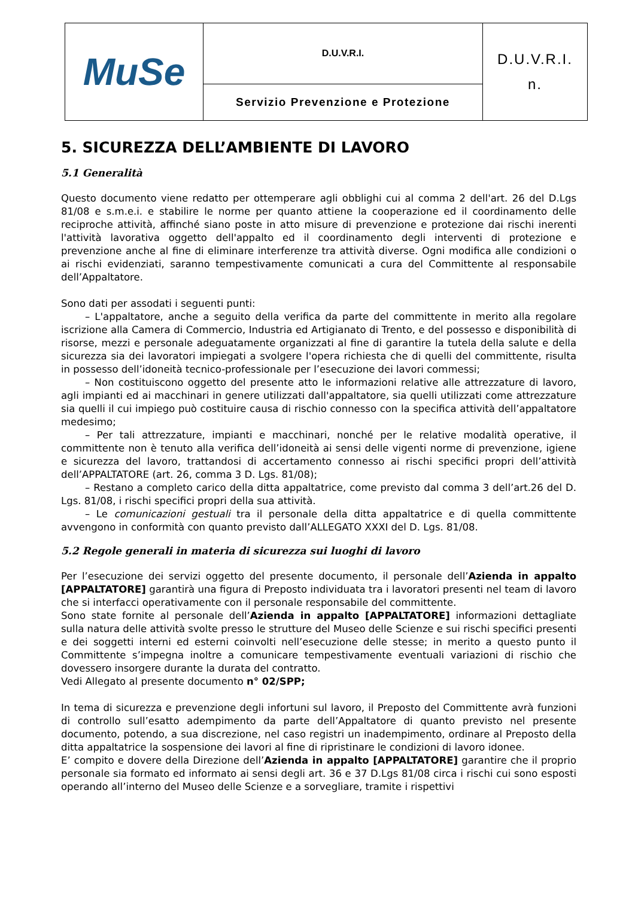| MuSe | D.U.V.R.I. | D.U.V.R.I. n. |
| | Servizio Prevenzione e Protezione | |
5. SICUREZZA DELL’AMBIENTE DI LAVORO
5.1 Generalità
Questo documento viene redatto per ottemperare agli obblighi cui al comma 2 dell'art. 26 del D.Lgs 81/08 e s.m.e.i. e stabilire le norme per quanto attiene la cooperazione ed il coordinamento delle reciproche attività, affinché siano poste in atto misure di prevenzione e protezione dai rischi inerenti l'attività lavorativa oggetto dell'appalto ed il coordinamento degli interventi di protezione e prevenzione anche al fine di eliminare interferenze tra attività diverse. Ogni modifica alle condizioni o ai rischi evidenziati, saranno tempestivamente comunicati a cura del Committente al responsabile dell’Appaltatore.
Sono dati per assodati i seguenti punti:
– L'appaltatore, anche a seguito della verifica da parte del committente in merito alla regolare iscrizione alla Camera di Commercio, Industria ed Artigianato di Trento, e del possesso e disponibilità di risorse, mezzi e personale adeguatamente organizzati al fine di garantire la tutela della salute e della sicurezza sia dei lavoratori impiegati a svolgere l'opera richiesta che di quelli del committente, risulta in possesso dell’idoneità tecnico-professionale per l’esecuzione dei lavori commessi;
– Non costituiscono oggetto del presente atto le informazioni relative alle attrezzature di lavoro, agli impianti ed ai macchinari in genere utilizzati dall'appaltatore, sia quelli utilizzati come attrezzature sia quelli il cui impiego può costituire causa di rischio connesso con la specifica attività dell’appaltatore medesimo;
– Per tali attrezzature, impianti e macchinari, nonché per le relative modalità operative, il committente non è tenuto alla verifica dell’idoneità ai sensi delle vigenti norme di prevenzione, igiene e sicurezza del lavoro, trattandosi di accertamento connesso ai rischi specifici propri dell’attività dell’APPALTATORE (art. 26, comma 3 D. Lgs. 81/08);
– Restano a completo carico della ditta appaltatrice, come previsto dal comma 3 dell’art.26 del D. Lgs. 81/08, i rischi specifici propri della sua attività.
– Le comunicazioni gestuali tra il personale della ditta appaltatrice e di quella committente avvengono in conformità con quanto previsto dall’ALLEGATO XXXI del D. Lgs. 81/08.
5.2 Regole generali in materia di sicurezza sui luoghi di lavoro
Per l’esecuzione dei servizi oggetto del presente documento, il personale dell’Azienda in appalto [APPALTATORE] garantirà una figura di Preposto individuata tra i lavoratori presenti nel team di lavoro che si interfacci operativamente con il personale responsabile del committente.
Sono state fornite al personale dell’Azienda in appalto [APPALTATORE] informazioni dettagliate sulla natura delle attività svolte presso le strutture del Museo delle Scienze e sui rischi specifici presenti e dei soggetti interni ed esterni coinvolti nell’esecuzione delle stesse; in merito a questo punto il Committente s’impegna inoltre a comunicare tempestivamente eventuali variazioni di rischio che dovessero insorgere durante la durata del contratto.
Vedi Allegato al presente documento n° 02/SPP;
In tema di sicurezza e prevenzione degli infortuni sul lavoro, il Preposto del Committente avrà funzioni di controllo sull’esatto adempimento da parte dell’Appaltatore di quanto previsto nel presente documento, potendo, a sua discrezione, nel caso registri un inadempimento, ordinare al Preposto della ditta appaltatrice la sospensione dei lavori al fine di ripristinare le condizioni di lavoro idonee.
E’ compito e dovere della Direzione dell’Azienda in appalto [APPALTATORE] garantire che il proprio personale sia formato ed informato ai sensi degli art. 36 e 37 D.Lgs 81/08 circa i rischi cui sono esposti operando all’interno del Museo delle Scienze e a sorvegliare, tramite i rispettivi